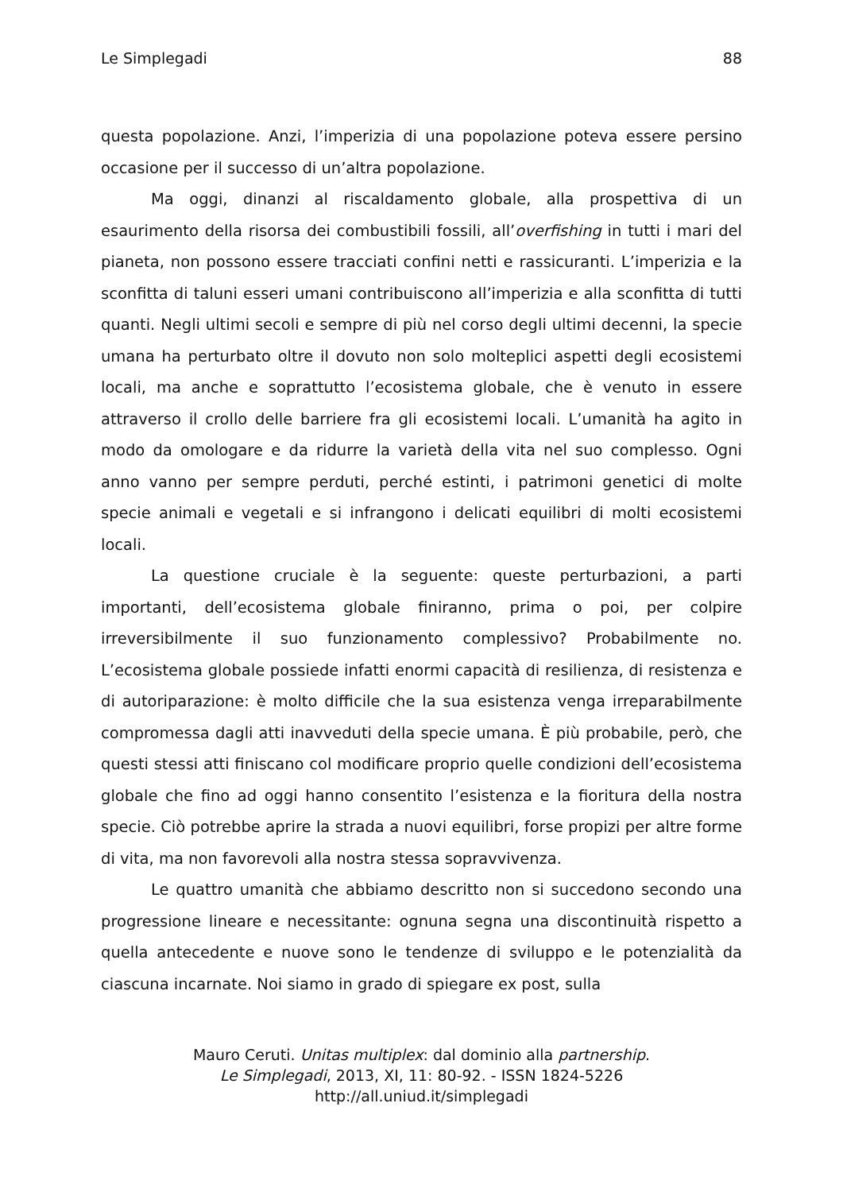Le Simplegadi 88
questa popolazione. Anzi, l’imperizia di una popolazione poteva essere persino occasione per il successo di un’altra popolazione.
Ma oggi, dinanzi al riscaldamento globale, alla prospettiva di un esaurimento della risorsa dei combustibili fossili, all’overfishing in tutti i mari del pianeta, non possono essere tracciati confini netti e rassicuranti. L’imperizia e la sconfitta di taluni esseri umani contribuiscono all’imperizia e alla sconfitta di tutti quanti. Negli ultimi secoli e sempre di più nel corso degli ultimi decenni, la specie umana ha perturbato oltre il dovuto non solo molteplici aspetti degli ecosistemi locali, ma anche e soprattutto l’ecosistema globale, che è venuto in essere attraverso il crollo delle barriere fra gli ecosistemi locali. L’umanità ha agito in modo da omologare e da ridurre la varietà della vita nel suo complesso. Ogni anno vanno per sempre perduti, perché estinti, i patrimoni genetici di molte specie animali e vegetali e si infrangono i delicati equilibri di molti ecosistemi locali.
La questione cruciale è la seguente: queste perturbazioni, a parti importanti, dell’ecosistema globale finiranno, prima o poi, per colpire irreversibilmente il suo funzionamento complessivo? Probabilmente no. L’ecosistema globale possiede infatti enormi capacità di resilienza, di resistenza e di autoriparazione: è molto difficile che la sua esistenza venga irreparabilmente compromessa dagli atti inavveduti della specie umana. È più probabile, però, che questi stessi atti finiscano col modificare proprio quelle condizioni dell’ecosistema globale che fino ad oggi hanno consentito l’esistenza e la fioritura della nostra specie. Ciò potrebbe aprire la strada a nuovi equilibri, forse propizi per altre forme di vita, ma non favorevoli alla nostra stessa sopravvivenza.
Le quattro umanità che abbiamo descritto non si succedono secondo una progressione lineare e necessitante: ognuna segna una discontinuità rispetto a quella antecedente e nuove sono le tendenze di sviluppo e le potenzialità da ciascuna incarnate. Noi siamo in grado di spiegare ex post, sulla
Mauro Ceruti. Unitas multiplex: dal dominio alla partnership.
Le Simplegadi, 2013, XI, 11: 80-92. - ISSN 1824-5226
http://all.uniud.it/simplegadi